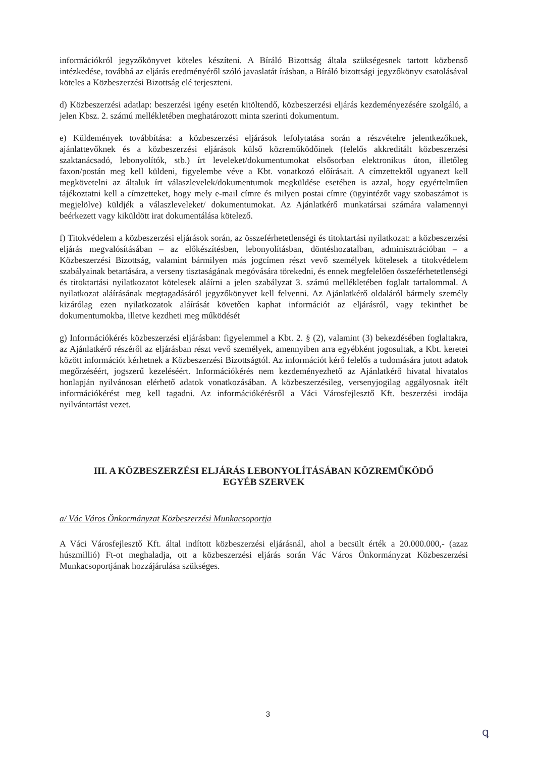információkról jegyzőkönyvet köteles készíteni. A Bíráló Bizottság általa szükségesnek tartott közbenső intézkedése, továbbá az eljárás eredményéről szóló javaslatát írásban, a Bíráló bizottsági jegyzőkönyv csatolásával köteles a Közbeszerzési Bizottság elé terjeszteni.
d) Közbeszerzési adatlap: beszerzési igény esetén kitöltendő, közbeszerzési eljárás kezdeményezésére szolgáló, a jelen Kbsz. 2. számú mellékletében meghatározott minta szerinti dokumentum.
e) Küldemények továbbítása: a közbeszerzési eljárások lefolytatása során a részvételre jelentkezőknek, ajánlattevőknek és a közbeszerzési eljárások külső közreműködőinek (felelős akkreditált közbeszerzési szaktanácsadó, lebonyolítók, stb.) írt leveleket/dokumentumokat elsősorban elektronikus úton, illetőleg faxon/postán meg kell küldeni, figyelembe véve a Kbt. vonatkozó előírásait. A címzettektől ugyanezt kell megkövetelni az általuk írt válaszlevelek/dokumentumok megküldése esetében is azzal, hogy egyértelműen tájékoztatni kell a címzetteket, hogy mely e-mail címre és milyen postai címre (ügyintézőt vagy szobaszámot is megjelölve) küldjék a válaszleveleket/ dokumentumokat. Az Ajánlatkérő munkatársai számára valamennyi beérkezett vagy kiküldött irat dokumentálása kötelező.
f) Titokvédelem a közbeszerzési eljárások során, az összeférhetetlenségi és titoktartási nyilatkozat: a közbeszerzési eljárás megvalósításában – az előkészítésben, lebonyolításban, döntéshozatalban, adminisztrációban – a Közbeszerzési Bizottság, valamint bármilyen más jogcímen részt vevő személyek kötelesek a titokvédelem szabályainak betartására, a verseny tisztaságának megóvására törekedni, és ennek megfelelően összeférhetetlenségi és titoktartási nyilatkozatot kötelesek aláírni a jelen szabályzat 3. számú mellékletében foglalt tartalommal. A nyilatkozat aláírásának megtagadásáról jegyzőkönyvet kell felvenni. Az Ajánlatkérő oldaláról bármely személy kizárólag ezen nyilatkozatok aláírását követően kaphat információt az eljárásról, vagy tekinthet be dokumentumokba, illetve kezdheti meg működését
g) Információkérés közbeszerzési eljárásban: figyelemmel a Kbt. 2. § (2), valamint (3) bekezdésében foglaltakra, az Ajánlatkérő részéről az eljárásban részt vevő személyek, amennyiben arra egyébként jogosultak, a Kbt. keretei között információt kérhetnek a Közbeszerzési Bizottságtól. Az információt kérő felelős a tudomására jutott adatok megőrzéséért, jogszerű kezeléséért. Információkérés nem kezdeményezhető az Ajánlatkérő hivatal hivatalos honlapján nyilvánosan elérhető adatok vonatkozásában. A közbeszerzésileg, versenyjogilag aggályosnak ítélt információkérést meg kell tagadni. Az információkérésről a Váci Városfejlesztő Kft. beszerzési irodája nyilvántartást vezet.
III. A KÖZBESZERZÉSI ELJÁRÁS LEBONYOLÍTÁSÁBAN KÖZREMŰKÖDŐ
EGYÉB SZERVEK
a/ Vác Város Önkormányzat Közbeszerzési Munkacsoportja
A Váci Városfejlesztő Kft. által indított közbeszerzési eljárásnál, ahol a becsült érték a 20.000.000,- (azaz húszmillió) Ft-ot meghaladja, ott a közbeszerzési eljárás során Vác Város Önkormányzat Közbeszerzési Munkacsoportjának hozzájárulása szükséges.
3
ꝗ